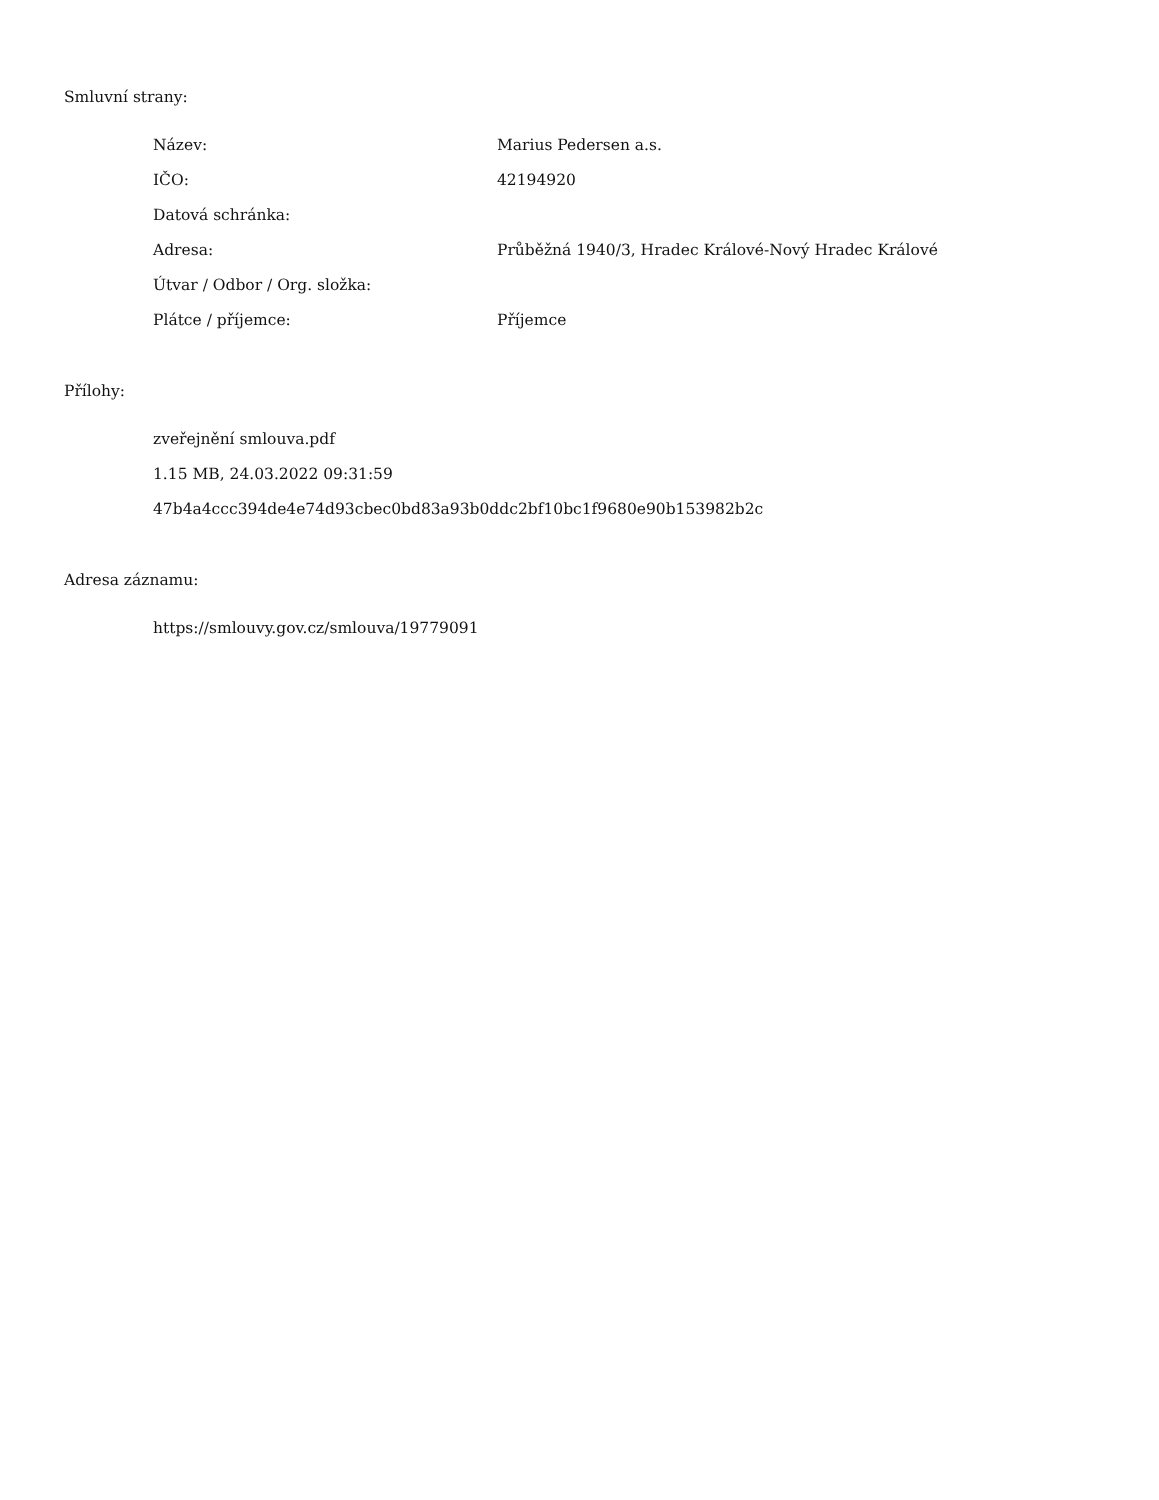Smluvní strany:
| Název: | Marius Pedersen a.s. |
| IČO: | 42194920 |
| Datová schránka: | |
| Adresa: | Průběžná 1940/3, Hradec Králové-Nový Hradec Králové |
| Útvar / Odbor / Org. složka: | |
| Plátce / příjemce: | Příjemce |
Přílohy:
zveřejnění smlouva.pdf
1.15 MB, 24.03.2022 09:31:59
47b4a4ccc394de4e74d93cbec0bd83a93b0ddc2bf10bc1f9680e90b153982b2c
Adresa záznamu:
https://smlouvy.gov.cz/smlouva/19779091